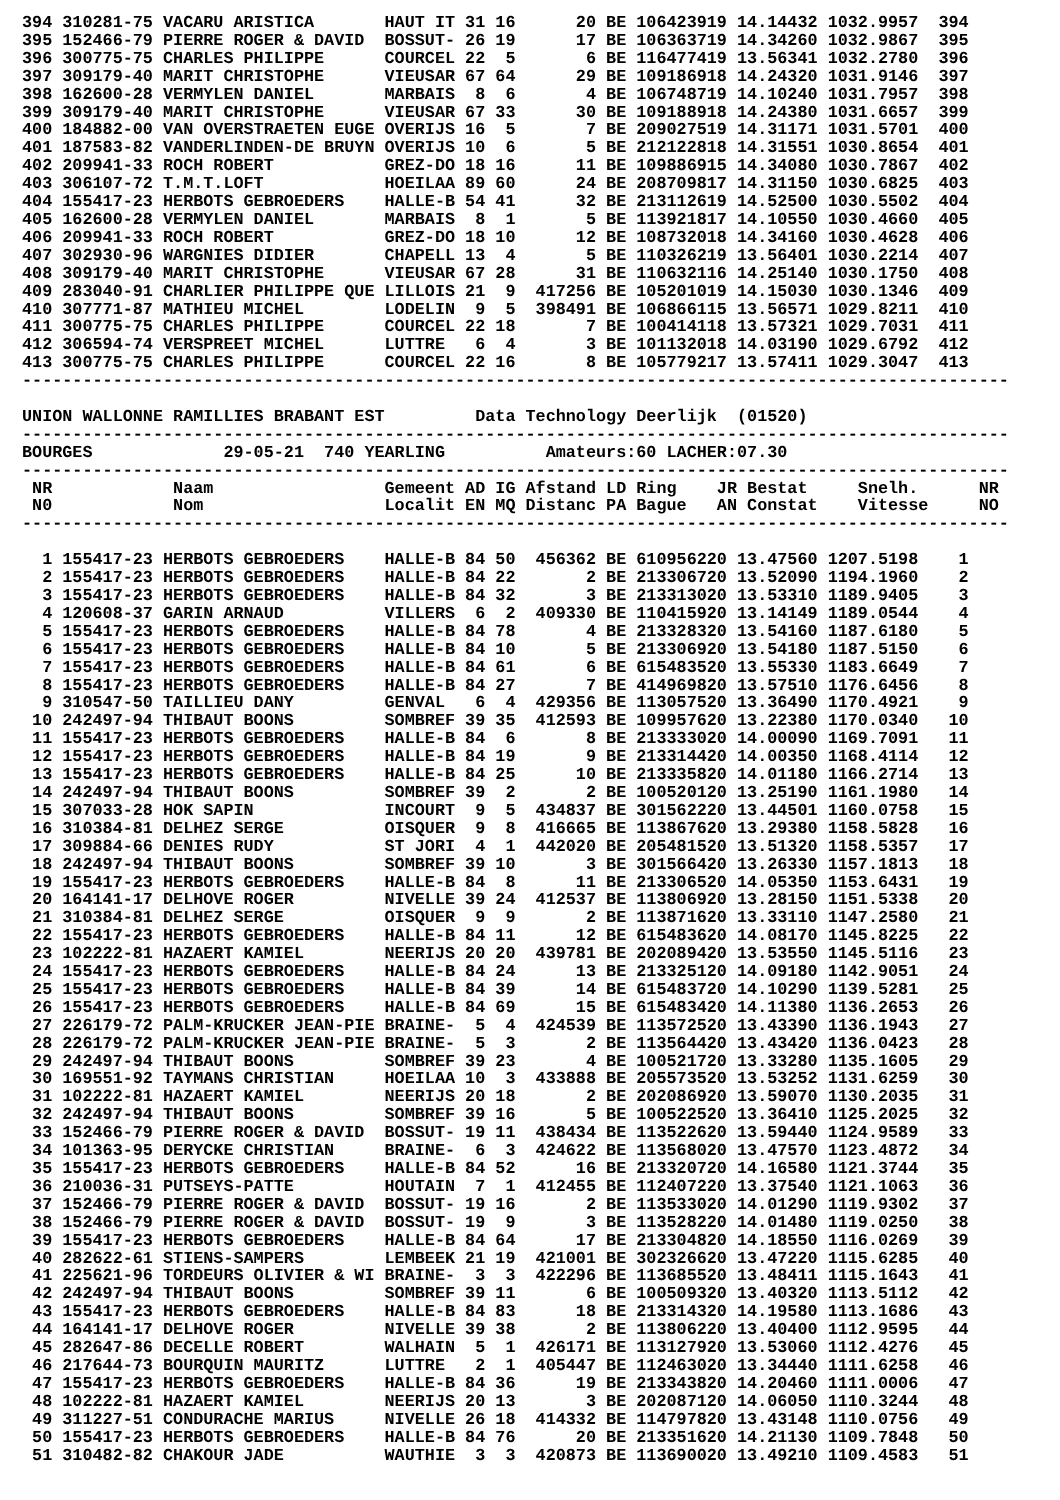394 310281-75 VACARU ARISTICA       HAUT IT 31 16      20 BE 106423919 14.14432 1032.9957  394
395 152466-79 PIERRE ROGER & DAVID  BOSSUT- 26 19      17 BE 106363719 14.34260 1032.9867  395
396 300775-75 CHARLES PHILIPPE      COURCEL 22  5       6 BE 116477419 13.56341 1032.2780  396
397 309179-40 MARIT CHRISTOPHE      VIEUSAR 67 64      29 BE 109186918 14.24320 1031.9146  397
398 162600-28 VERMYLEN DANIEL       MARBAIS  8  6       4 BE 106748719 14.10240 1031.7957  398
399 309179-40 MARIT CHRISTOPHE      VIEUSAR 67 33      30 BE 109188918 14.24380 1031.6657  399
400 184882-00 VAN OVERSTRAETEN EUGE OVERIJS 16  5       7 BE 209027519 14.31171 1031.5701  400
401 187583-82 VANDERLINDEN-DE BRUYN OVERIJS 10  6       5 BE 212122818 14.31551 1030.8654  401
402 209941-33 ROCH ROBERT           GREZ-DO 18 16      11 BE 109886915 14.34080 1030.7867  402
403 306107-72 T.M.T.LOFT            HOEILAA 89 60      24 BE 208709817 14.31150 1030.6825  403
404 155417-23 HERBOTS GEBROEDERS    HALLE-B 54 41      32 BE 213112619 14.52500 1030.5502  404
405 162600-28 VERMYLEN DANIEL       MARBAIS  8  1       5 BE 113921817 14.10550 1030.4660  405
406 209941-33 ROCH ROBERT           GREZ-DO 18 10      12 BE 108732018 14.34160 1030.4628  406
407 302930-96 WARGNIES DIDIER       CHAPELL 13  4       5 BE 110326219 13.56401 1030.2214  407
408 309179-40 MARIT CHRISTOPHE      VIEUSAR 67 28      31 BE 110632116 14.25140 1030.1750  408
409 283040-91 CHARLIER PHILIPPE QUE LILLOIS 21  9  417256 BE 105201019 14.15030 1030.1346  409
410 307771-87 MATHIEU MICHEL        LODELIN  9  5  398491 BE 106866115 13.56571 1029.8211  410
411 300775-75 CHARLES PHILIPPE      COURCEL 22 18       7 BE 100414118 13.57321 1029.7031  411
412 306594-74 VERSPREET MICHEL      LUTTRE   6  4       3 BE 101132018 14.03190 1029.6792  412
413 300775-75 CHARLES PHILIPPE      COURCEL 22 16       8 BE 105779217 13.57411 1029.3047  413
--------------------------------------------------------------------------------------------------

UNION WALLONNE RAMILLIES BRABANT EST         Data Technology Deerlijk  (01520)
--------------------------------------------------------------------------------------------------
BOURGES             29-05-21  740 YEARLING          Amateurs:60 LACHER:07.30
--------------------------------------------------------------------------------------------------
 NR            Naam                 Gemeent AD IG Afstand LD Ring    JR Bestat     Snelh.      NR
 N0            Nom                  Localit EN MQ Distanc PA Bague   AN Constat    Vitesse     NO
--------------------------------------------------------------------------------------------------

  1 155417-23 HERBOTS GEBROEDERS    HALLE-B 84 50  456362 BE 610956220 13.47560 1207.5198    1
  2 155417-23 HERBOTS GEBROEDERS    HALLE-B 84 22       2 BE 213306720 13.52090 1194.1960    2
  3 155417-23 HERBOTS GEBROEDERS    HALLE-B 84 32       3 BE 213313020 13.53310 1189.9405    3
  4 120608-37 GARIN ARNAUD          VILLERS  6  2  409330 BE 110415920 13.14149 1189.0544    4
  5 155417-23 HERBOTS GEBROEDERS    HALLE-B 84 78       4 BE 213328320 13.54160 1187.6180    5
  6 155417-23 HERBOTS GEBROEDERS    HALLE-B 84 10       5 BE 213306920 13.54180 1187.5150    6
  7 155417-23 HERBOTS GEBROEDERS    HALLE-B 84 61       6 BE 615483520 13.55330 1183.6649    7
  8 155417-23 HERBOTS GEBROEDERS    HALLE-B 84 27       7 BE 414969820 13.57510 1176.6456    8
  9 310547-50 TAILLIEU DANY         GENVAL   6  4  429356 BE 113057520 13.36490 1170.4921    9
 10 242497-94 THIBAUT BOONS         SOMBREF 39 35  412593 BE 109957620 13.22380 1170.0340   10
 11 155417-23 HERBOTS GEBROEDERS    HALLE-B 84  6       8 BE 213333020 14.00090 1169.7091   11
 12 155417-23 HERBOTS GEBROEDERS    HALLE-B 84 19       9 BE 213314420 14.00350 1168.4114   12
 13 155417-23 HERBOTS GEBROEDERS    HALLE-B 84 25      10 BE 213335820 14.01180 1166.2714   13
 14 242497-94 THIBAUT BOONS         SOMBREF 39  2       2 BE 100520120 13.25190 1161.1980   14
 15 307033-28 HOK SAPIN             INCOURT  9  5  434837 BE 301562220 13.44501 1160.0758   15
 16 310384-81 DELHEZ SERGE          OISQUER  9  8  416665 BE 113867620 13.29380 1158.5828   16
 17 309884-66 DENIES RUDY           ST JORI  4  1  442020 BE 205481520 13.51320 1158.5357   17
 18 242497-94 THIBAUT BOONS         SOMBREF 39 10       3 BE 301566420 13.26330 1157.1813   18
 19 155417-23 HERBOTS GEBROEDERS    HALLE-B 84  8      11 BE 213306520 14.05350 1153.6431   19
 20 164141-17 DELHOVE ROGER         NIVELLE 39 24  412537 BE 113806920 13.28150 1151.5338   20
 21 310384-81 DELHEZ SERGE          OISQUER  9  9       2 BE 113871620 13.33110 1147.2580   21
 22 155417-23 HERBOTS GEBROEDERS    HALLE-B 84 11      12 BE 615483620 14.08170 1145.8225   22
 23 102222-81 HAZAERT KAMIEL        NEERIJS 20 20  439781 BE 202089420 13.53550 1145.5116   23
 24 155417-23 HERBOTS GEBROEDERS    HALLE-B 84 24      13 BE 213325120 14.09180 1142.9051   24
 25 155417-23 HERBOTS GEBROEDERS    HALLE-B 84 39      14 BE 615483720 14.10290 1139.5281   25
 26 155417-23 HERBOTS GEBROEDERS    HALLE-B 84 69      15 BE 615483420 14.11380 1136.2653   26
 27 226179-72 PALM-KRUCKER JEAN-PIE BRAINE-  5  4  424539 BE 113572520 13.43390 1136.1943   27
 28 226179-72 PALM-KRUCKER JEAN-PIE BRAINE-  5  3       2 BE 113564420 13.43420 1136.0423   28
 29 242497-94 THIBAUT BOONS         SOMBREF 39 23       4 BE 100521720 13.33280 1135.1605   29
 30 169551-92 TAYMANS CHRISTIAN     HOEILAA 10  3  433888 BE 205573520 13.53252 1131.6259   30
 31 102222-81 HAZAERT KAMIEL        NEERIJS 20 18       2 BE 202086920 13.59070 1130.2035   31
 32 242497-94 THIBAUT BOONS         SOMBREF 39 16       5 BE 100522520 13.36410 1125.2025   32
 33 152466-79 PIERRE ROGER & DAVID  BOSSUT- 19 11  438434 BE 113522620 13.59440 1124.9589   33
 34 101363-95 DERYCKE CHRISTIAN     BRAINE-  6  3  424622 BE 113568020 13.47570 1123.4872   34
 35 155417-23 HERBOTS GEBROEDERS    HALLE-B 84 52      16 BE 213320720 14.16580 1121.3744   35
 36 210036-31 PUTSEYS-PATTE         HOUTAIN  7  1  412455 BE 112407220 13.37540 1121.1063   36
 37 152466-79 PIERRE ROGER & DAVID  BOSSUT- 19 16       2 BE 113533020 14.01290 1119.9302   37
 38 152466-79 PIERRE ROGER & DAVID  BOSSUT- 19  9       3 BE 113528220 14.01480 1119.0250   38
 39 155417-23 HERBOTS GEBROEDERS    HALLE-B 84 64      17 BE 213304820 14.18550 1116.0269   39
 40 282622-61 STIENS-SAMPERS        LEMBEEK 21 19  421001 BE 302326620 13.47220 1115.6285   40
 41 225621-96 TORDEURS OLIVIER & WI BRAINE-  3  3  422296 BE 113685520 13.48411 1115.1643   41
 42 242497-94 THIBAUT BOONS         SOMBREF 39 11       6 BE 100509320 13.40320 1113.5112   42
 43 155417-23 HERBOTS GEBROEDERS    HALLE-B 84 83      18 BE 213314320 14.19580 1113.1686   43
 44 164141-17 DELHOVE ROGER         NIVELLE 39 38       2 BE 113806220 13.40400 1112.9595   44
 45 282647-86 DECELLE ROBERT        WALHAIN  5  1  426171 BE 113127920 13.53060 1112.4276   45
 46 217644-73 BOURQUIN MAURITZ      LUTTRE   2  1  405447 BE 112463020 13.34440 1111.6258   46
 47 155417-23 HERBOTS GEBROEDERS    HALLE-B 84 36      19 BE 213343820 14.20460 1111.0006   47
 48 102222-81 HAZAERT KAMIEL        NEERIJS 20 13       3 BE 202087120 14.06050 1110.3244   48
 49 311227-51 CONDURACHE MARIUS     NIVELLE 26 18  414332 BE 114797820 13.43148 1110.0756   49
 50 155417-23 HERBOTS GEBROEDERS    HALLE-B 84 76      20 BE 213351620 14.21130 1109.7848   50
 51 310482-82 CHAKOUR JADE          WAUTHIE  3  3  420873 BE 113690020 13.49210 1109.4583   51